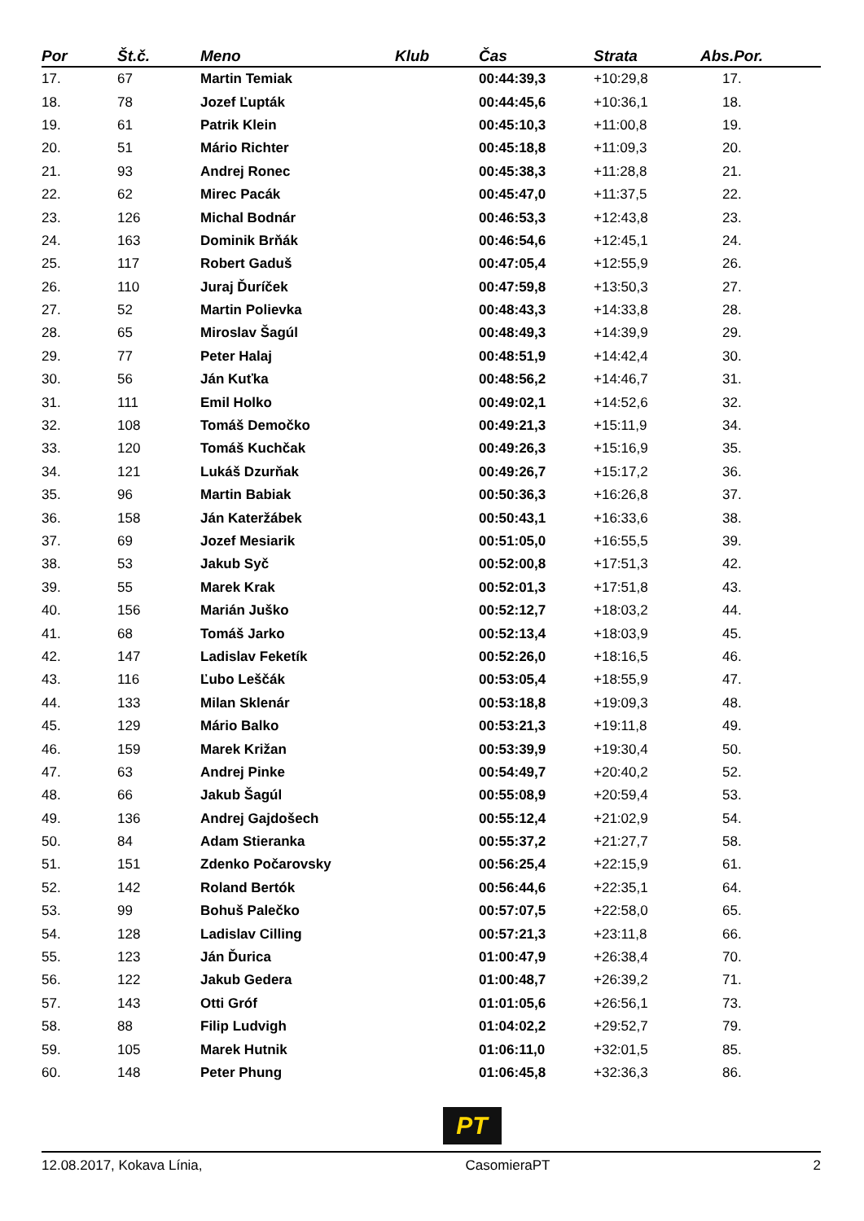| Por | Št.č. | Meno | Klub | Čas | Strata | Abs.Por. |
| --- | --- | --- | --- | --- | --- | --- |
| 17. | 67 | Martin Temiak | | 00:44:39,3 | +10:29,8 | 17. |
| 18. | 78 | Jozef Ľupták | | 00:44:45,6 | +10:36,1 | 18. |
| 19. | 61 | Patrik Klein | | 00:45:10,3 | +11:00,8 | 19. |
| 20. | 51 | Mário Richter | | 00:45:18,8 | +11:09,3 | 20. |
| 21. | 93 | Andrej Ronec | | 00:45:38,3 | +11:28,8 | 21. |
| 22. | 62 | Mirec Pacák | | 00:45:47,0 | +11:37,5 | 22. |
| 23. | 126 | Michal Bodnár | | 00:46:53,3 | +12:43,8 | 23. |
| 24. | 163 | Dominik Brňák | | 00:46:54,6 | +12:45,1 | 24. |
| 25. | 117 | Robert Gaduš | | 00:47:05,4 | +12:55,9 | 26. |
| 26. | 110 | Juraj Ďuríček | | 00:47:59,8 | +13:50,3 | 27. |
| 27. | 52 | Martin Polievka | | 00:48:43,3 | +14:33,8 | 28. |
| 28. | 65 | Miroslav Šagúl | | 00:48:49,3 | +14:39,9 | 29. |
| 29. | 77 | Peter Halaj | | 00:48:51,9 | +14:42,4 | 30. |
| 30. | 56 | Ján Kuťka | | 00:48:56,2 | +14:46,7 | 31. |
| 31. | 111 | Emil Holko | | 00:49:02,1 | +14:52,6 | 32. |
| 32. | 108 | Tomáš Demočko | | 00:49:21,3 | +15:11,9 | 34. |
| 33. | 120 | Tomáš Kuchčak | | 00:49:26,3 | +15:16,9 | 35. |
| 34. | 121 | Lukáš Dzurňak | | 00:49:26,7 | +15:17,2 | 36. |
| 35. | 96 | Martin Babiak | | 00:50:36,3 | +16:26,8 | 37. |
| 36. | 158 | Ján Kateržábek | | 00:50:43,1 | +16:33,6 | 38. |
| 37. | 69 | Jozef Mesiarik | | 00:51:05,0 | +16:55,5 | 39. |
| 38. | 53 | Jakub Syč | | 00:52:00,8 | +17:51,3 | 42. |
| 39. | 55 | Marek Krak | | 00:52:01,3 | +17:51,8 | 43. |
| 40. | 156 | Marián Juško | | 00:52:12,7 | +18:03,2 | 44. |
| 41. | 68 | Tomáš Jarko | | 00:52:13,4 | +18:03,9 | 45. |
| 42. | 147 | Ladislav Feketík | | 00:52:26,0 | +18:16,5 | 46. |
| 43. | 116 | Ľubo Leščák | | 00:53:05,4 | +18:55,9 | 47. |
| 44. | 133 | Milan Sklenár | | 00:53:18,8 | +19:09,3 | 48. |
| 45. | 129 | Mário Balko | | 00:53:21,3 | +19:11,8 | 49. |
| 46. | 159 | Marek Križan | | 00:53:39,9 | +19:30,4 | 50. |
| 47. | 63 | Andrej Pinke | | 00:54:49,7 | +20:40,2 | 52. |
| 48. | 66 | Jakub Šagúl | | 00:55:08,9 | +20:59,4 | 53. |
| 49. | 136 | Andrej Gajdošech | | 00:55:12,4 | +21:02,9 | 54. |
| 50. | 84 | Adam Stieranka | | 00:55:37,2 | +21:27,7 | 58. |
| 51. | 151 | Zdenko Počarovsky | | 00:56:25,4 | +22:15,9 | 61. |
| 52. | 142 | Roland Bertók | | 00:56:44,6 | +22:35,1 | 64. |
| 53. | 99 | Bohuš Palečko | | 00:57:07,5 | +22:58,0 | 65. |
| 54. | 128 | Ladislav Cilling | | 00:57:21,3 | +23:11,8 | 66. |
| 55. | 123 | Ján Ďurica | | 01:00:47,9 | +26:38,4 | 70. |
| 56. | 122 | Jakub Gedera | | 01:00:48,7 | +26:39,2 | 71. |
| 57. | 143 | Otti Gróf | | 01:01:05,6 | +26:56,1 | 73. |
| 58. | 88 | Filip Ludvigh | | 01:04:02,2 | +29:52,7 | 79. |
| 59. | 105 | Marek Hutnik | | 01:06:11,0 | +32:01,5 | 85. |
| 60. | 148 | Peter Phung | | 01:06:45,8 | +32:36,3 | 86. |
PT
12.08.2017, Kokava Línia, CasomieraPT 2